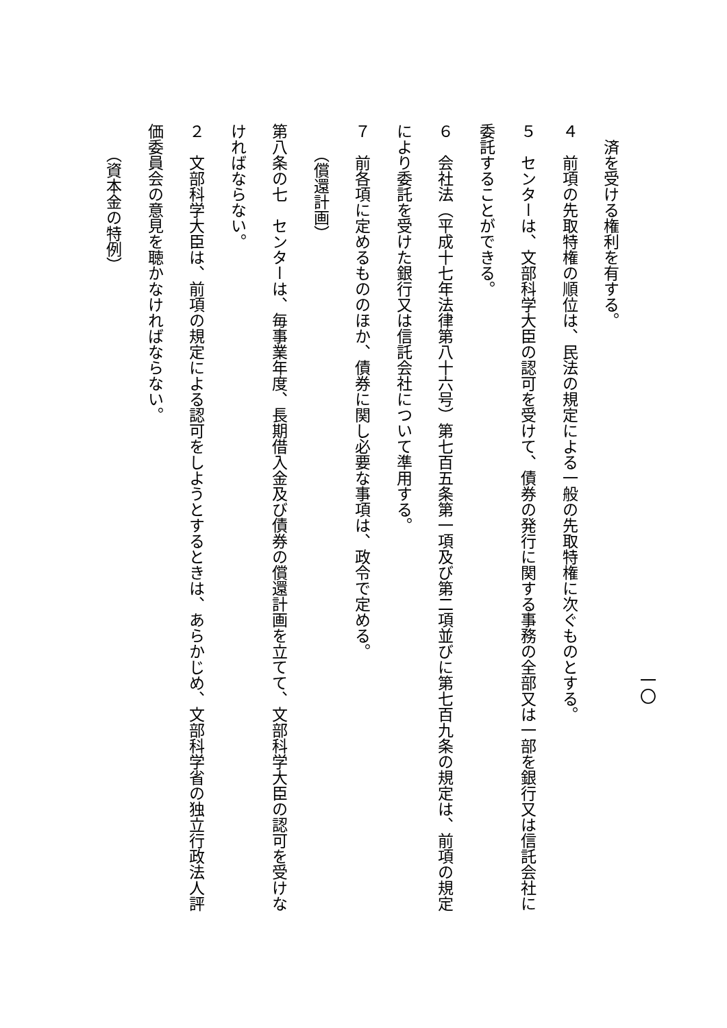一〇
済を受ける権利を有する。
４　前項の先取特権の順位は、民法の規定による一般の先取特権に次ぐものとする。
５　センターは、文部科学大臣の認可を受けて、債券の発行に関する事務の全部又は一部を銀行又は信託会社に委託することができる。
６　会社法（平成十七年法律第八十六号）第七百五条第一項及び第二項並びに第七百九条の規定は、前項の規定により委託を受けた銀行又は信託会社について準用する。
７　前各項に定めるもののほか、債券に関し必要な事項は、政令で定める。
（償還計画）
第八条の七　センターは、毎事業年度、長期借入金及び債券の償還計画を立てて、文部科学大臣の認可を受けなければならない。
２　文部科学大臣は、前項の規定による認可をしようとするときは、あらかじめ、文部科学省の独立行政法人評価委員会の意見を聴かなければならない。
（資本金の特例）